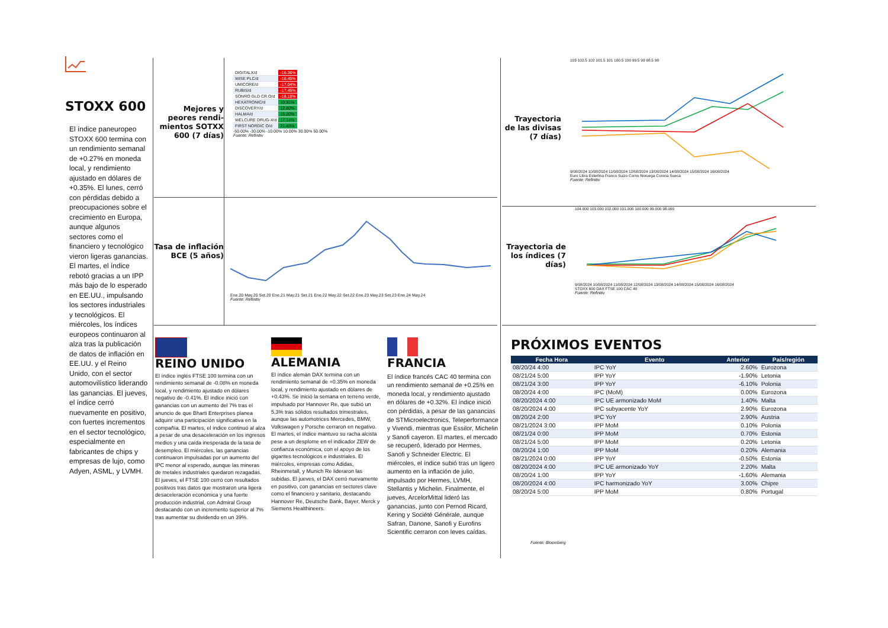STOXX 600
El índice paneuropeo STOXX 600 termina con un rendimiento semanal de +0.27% en moneda local, y rendimiento ajustado en dólares de +0.35%. El lunes, cerró con pérdidas debido a preocupaciones sobre el crecimiento en Europa, aunque algunos sectores como el financiero y tecnológico vieron ligeras ganancias. El martes, el índice rebotó gracias a un IPP más bajo de lo esperado en EE.UU., impulsando los sectores industriales y tecnológicos. El miércoles, los índices europeos continuaron al alza tras la publicación de datos de inflación en EE.UU. y el Reino Unido, con el sector automovilístico liderando las ganancias. El jueves, el índice cerró nuevamente en positivo, con fuertes incrementos en el sector tecnológico, especialmente en fabricantes de chips y empresas de lujo, como Adyen, ASML, y LVMH.
Mejores y peores rendi-mientos SOTXX 600 (7 días)
| DIGITALX/d | -16.36% |
| WISE PLC/d | -16.45% |
| UMICORE/d | -17.04% |
| RUBIS/d | -17.45% |
| SONRO GLD CR O/d | -18.18% |
| HEXATRONIC/d | 10.91% |
| DISCOVERY/d | 12.80% |
| HALMA/d | 15.20% |
| WELCURE DRUG-X/d | 17.14% |
| FIRST NORDIC O/d | 21.43% |
-50.00% -30.00% -10.00% 10.00% 30.00% 50.00%
Fuente: Refinitiv
Tasa de inflación BCE (5 años)
Ene.20 May.20 Set.20 Ene.21 May.21 Set.21 Ene.22 May.22 Set.22 Ene.23 May.23 Set.23 Ene.24 May.24
Fuente: Refinitiv
REINO UNIDO
El índice inglés FTSE 100 termina con un rendimiento semanal de -0.08% en moneda local, y rendimiento ajustado en dólares negativo de -0.41%. El índice inició con ganancias con un aumento del 7% tras el anuncio de que Bharti Enterprises planea adquirir una participación significativa en la compañía. El martes, el índice continuó al alza a pesar de una desaceleración en los ingresos medios y una caída inesperada de la tasa de desempleo. El miércoles, las ganancias continuaron impulsadas por un aumento del IPC menor al esperado, aunque las mineras de metales industriales quedaron rezagadas. El jueves, el FTSE 100 cerró con resultados positivos tras datos que mostraron una ligera desaceleración económica y una fuerte producción industrial, con Admiral Group destacando con un incremento superior al 7% tras aumentar su dividendo en un 39%.
ALEMANIA
El índice alemán DAX termina con un rendimiento semanal de +0.35% en moneda local, y rendimiento ajustado en dólares de +0.43%. Se inició la semana en terreno verde, impulsado por Hannover Re, que subió un 5,3% tras sólidos resultados trimestrales, aunque las automotrices Mercedes, BMW, Volkswagen y Porsche cerraron en negativo. El martes, el índice mantuvo su racha alcista pese a un desplome en el indicador ZEW de confianza económica, con el apoyo de los gigantes tecnológicos e industriales. El miércoles, empresas como Adidas, Rheinmetall, y Munich Re lideraron las subidas. El jueves, el DAX cerró nuevamente en positivo, con ganancias en sectores clave como el financiero y sanitario, destacando Hannover Re, Deutsche Bank, Bayer, Merck y Siemens Healthineers.
FRANCIA
El índice francés CAC 40 termina con un rendimiento semanal de +0.25% en moneda local, y rendimiento ajustado en dólares de +0.32%. El índice inició con pérdidas, a pesar de las ganancias de STMicroelectronics, Teleperformance y Vivendi, mientras que Essilor, Michelin y Sanofi cayeron. El martes, el mercado se recuperó, liderado por Hermes, Sanofi y Schneider Electric. El miércoles, el índice subió tras un ligero aumento en la inflación de julio, impulsado por Hermes, LVMH, Stellantis y Michelin. Finalmente, el jueves, ArcelorMittal lideró las ganancias, junto con Pernod Ricard, Kering y Société Générale, aunque Safran, Danone, Sanofi y Eurofins Scientific cerraron con leves caídas.
Trayectoria de las divisas (7 días)
103 102.5 102 101.5 101 100.5 100 99.5 99 98.5 98
9/08/2024 10/08/2024 11/08/2024 12/08/2024 13/08/2024 14/08/2024 15/08/2024 16/08/2024
Euro Libra Esterlina Franco Suizo Corno Noruega Corona Sueca
Fuente: Refinitiv
Trayectoria de los índices (7 días)
104.000 103.000 102.000 101.000 100.000 99.000 98.000
9/08/2024 10/08/2024 11/08/2024 12/08/2024 13/08/2024 14/08/2024 15/08/2024 16/08/2024
STOXX 600 DAX FTSE 100 CAC 40
Fuente: Refinitiv
PRÓXIMOS EVENTOS
| Fecha Hora | Evento | Anterior | País/región |
| --- | --- | --- | --- |
| 08/20/24 4:00 | IPC YoY | 2.60% | Eurozona |
| 08/21/24 5:00 | IPP YoY | -1.90% | Letonia |
| 08/21/24 3:00 | IPP YoY | -6.10% | Polonia |
| 08/20/24 4:00 | IPC (MoM) | 0.00% | Eurozona |
| 08/20/2024 4:00 | IPC UE armonizado MoM | 1.40% | Malta |
| 08/20/2024 4:00 | IPC subyacente YoY | 2.90% | Eurozona |
| 08/20/24 2:00 | IPC YoY | 2.90% | Austria |
| 08/21/2024 3:00 | IPP MoM | 0.10% | Polonia |
| 08/21/24 0:00 | IPP MoM | 0.70% | Estonia |
| 08/21/24 5:00 | IPP MoM | 0.20% | Letonia |
| 08/20/24 1:00 | IPP MoM | 0.20% | Alemania |
| 08/21/2024 0:00 | IPP YoY | -0.50% | Estonia |
| 08/20/2024 4:00 | IPC UE armonizado YoY | 2.20% | Malta |
| 08/20/24 1:00 | IPP YoY | -1.60% | Alemania |
| 08/20/2024 4:00 | IPC harmonizado YoY | 3.00% | Chipre |
| 08/20/24 5:00 | IPP MoM | 0.80% | Portugal |
Fuente: Bloomberg